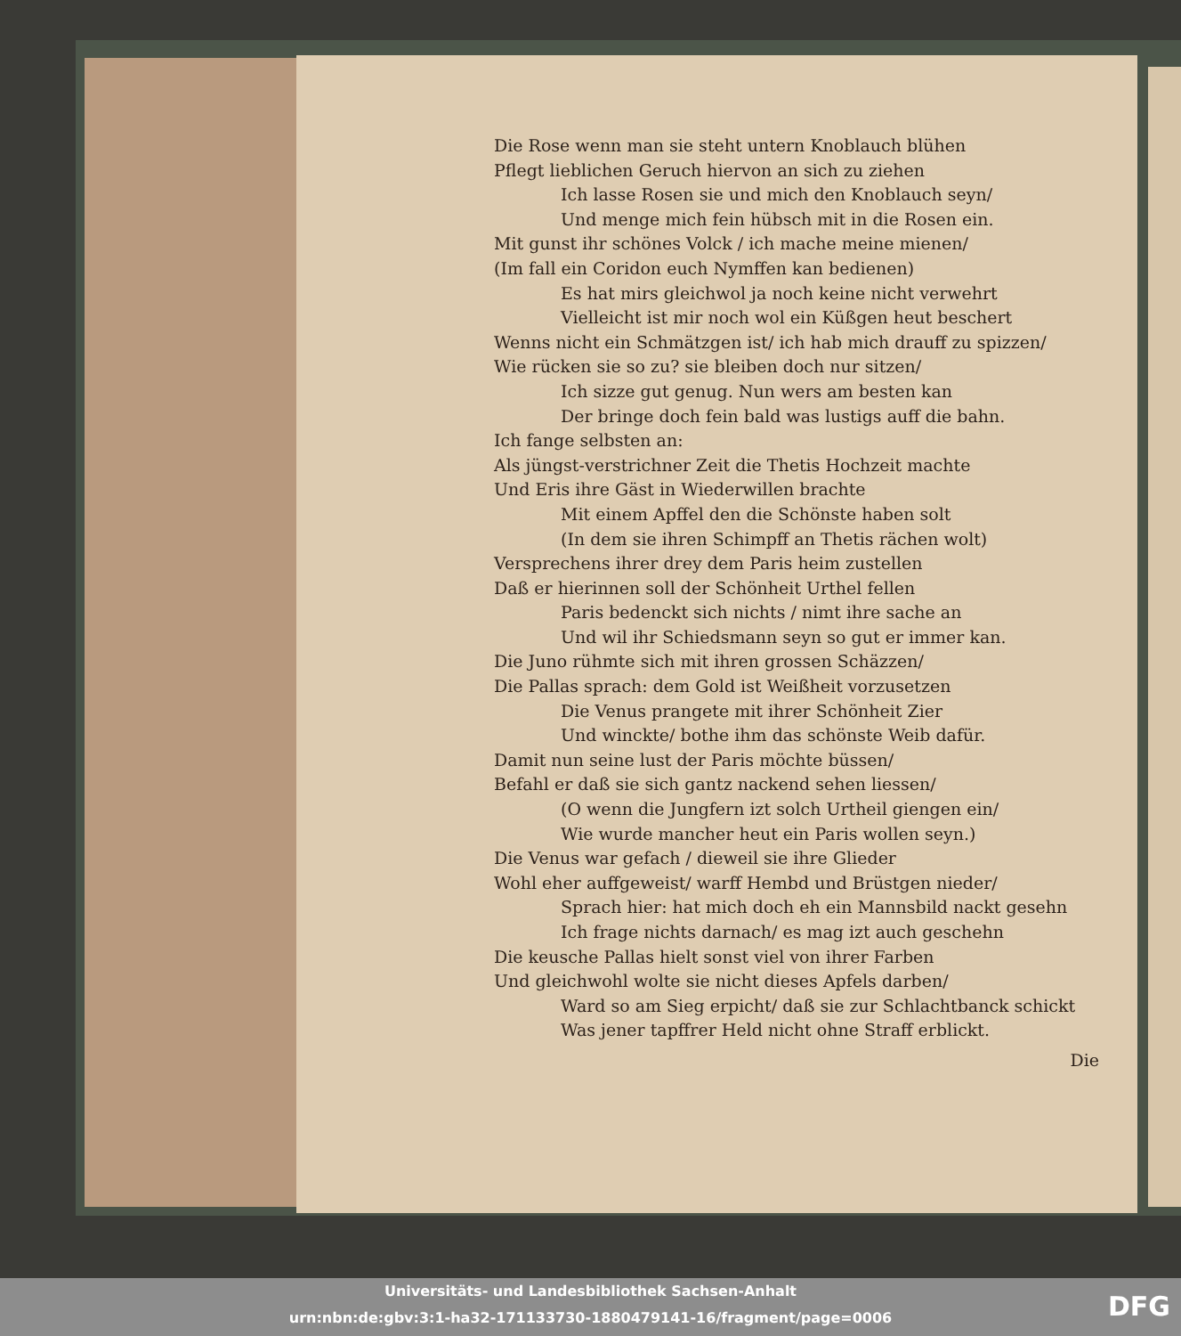Die Rose wenn man sie steht untern Knoblauch blühen
Pflegt lieblichen Geruch hiervon an sich zu ziehen
Ich lasse Rosen sie und mich den Knoblauch seyn/
Und menge mich fein hübsch mit in die Rosen ein.
Mit gunst ihr schönes Volck / ich mache meine mienen/
(Im fall ein Coridon euch Nymffen kan bedienen)
Es hat mirs gleichwol ja noch keine nicht verwehrt
Vielleicht ist mir noch wol ein Küßgen heut beschert
Wenns nicht ein Schmätzgen ist/ ich hab mich drauff zu spizzen/
Wie rücken sie so zu? sie bleiben doch nur sitzen/
Ich sizze gut genug. Nun wers am besten kan
Der bringe doch fein bald was lustigs auff die bahn.
Ich fange selbsten an:
Als jüngst-verstrichner Zeit die Thetis Hochzeit machte
Und Eris ihre Gäst in Wiederwillen brachte
Mit einem Apffel den die Schönste haben solt
(In dem sie ihren Schimpff an Thetis rächen wolt)
Versprechens ihrer drey dem Paris heim zustellen
Daß er hierinnen soll der Schönheit Urthel fellen
Paris bedenckt sich nichts / nimt ihre sache an
Und wil ihr Schiedsmann seyn so gut er immer kan.
Die Juno rühmte sich mit ihren grossen Schäzzen/
Die Pallas sprach: dem Gold ist Weißheit vorzusetzen
Die Venus prangete mit ihrer Schönheit Zier
Und winckte/ bothe ihm das schönste Weib dafür.
Damit nun seine lust der Paris möchte büssen/
Befahl er daß sie sich gantz nackend sehen liessen/
(O wenn die Jungfern izt solch Urtheil giengen ein/
Wie wurde mancher heut ein Paris wollen seyn.)
Die Venus war gefach / dieweil sie ihre Glieder
Wohl eher auffgeweist/ warff Hembd und Brüstgen nieder/
Sprach hier: hat mich doch eh ein Mannsbild nackt gesehn
Ich frage nichts darnach/ es mag izt auch geschehn
Die keusche Pallas hielt sonst viel von ihrer Farben
Und gleichwohl wolte sie nicht dieses Apfels darben/
Ward so am Sieg erpicht/ daß sie zur Schlachtbanck schickt
Was jener tapffrer Held nicht ohne Straff erblickt.
Die
Universitäts- und Landesbibliothek Sachsen-Anhalt
urn:nbn:de:gbv:3:1-ha32-171133730-1880479141-16/fragment/page=0006
DFG